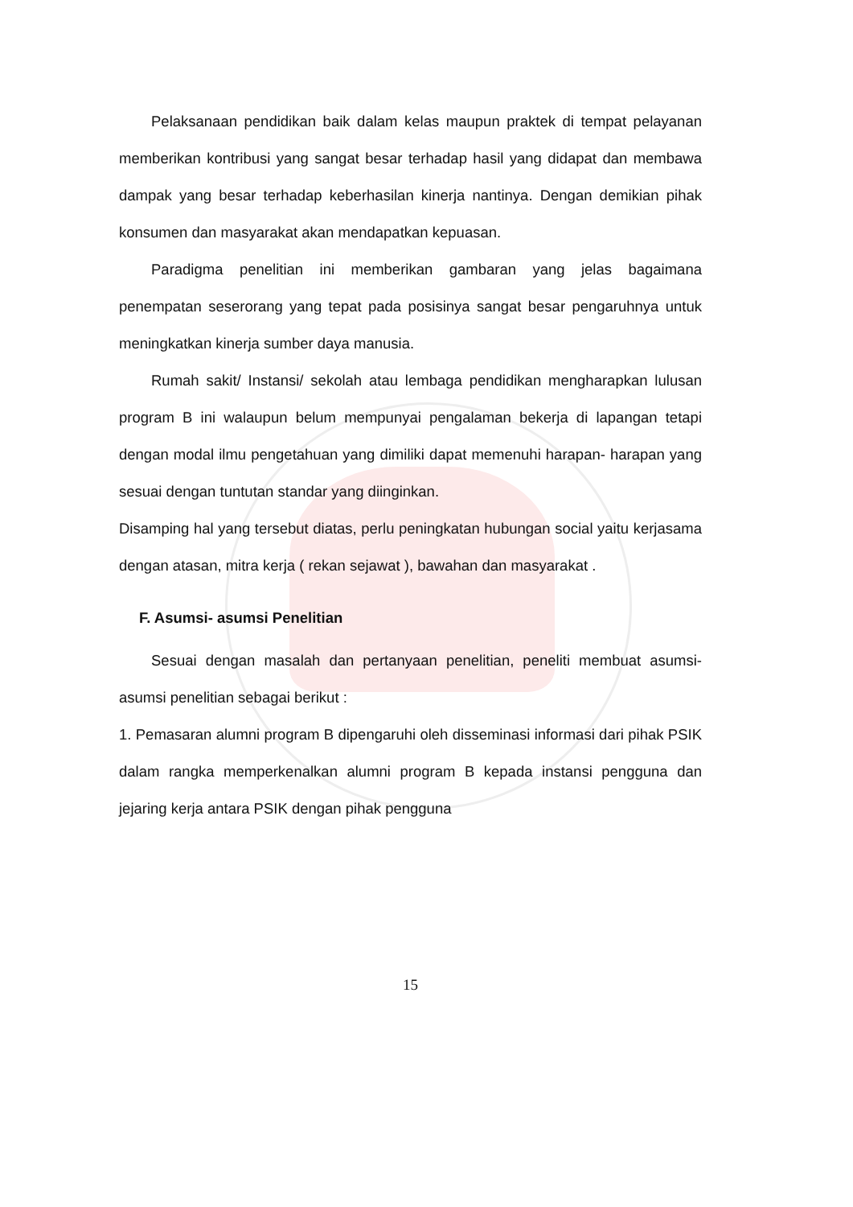Pelaksanaan pendidikan baik dalam kelas maupun praktek di tempat pelayanan memberikan kontribusi yang sangat besar terhadap hasil yang didapat dan membawa dampak yang besar terhadap keberhasilan kinerja nantinya. Dengan demikian pihak konsumen dan masyarakat akan mendapatkan kepuasan.
Paradigma penelitian ini memberikan gambaran yang jelas bagaimana penempatan seserorang yang tepat pada posisinya sangat besar pengaruhnya untuk meningkatkan kinerja sumber daya manusia.
Rumah sakit/ Instansi/ sekolah atau lembaga pendidikan mengharapkan lulusan program B ini walaupun belum mempunyai pengalaman bekerja di lapangan tetapi dengan modal ilmu pengetahuan yang dimiliki dapat memenuhi harapan- harapan yang sesuai dengan tuntutan standar yang diinginkan.
Disamping hal yang tersebut diatas, perlu peningkatan hubungan social yaitu kerjasama dengan atasan, mitra kerja ( rekan sejawat ), bawahan dan masyarakat .
F. Asumsi- asumsi Penelitian
Sesuai dengan masalah dan pertanyaan penelitian, peneliti membuat asumsi- asumsi penelitian sebagai berikut :
1. Pemasaran alumni program B dipengaruhi oleh disseminasi informasi dari pihak PSIK dalam rangka memperkenalkan alumni program B kepada instansi pengguna dan jejaring kerja antara PSIK dengan pihak pengguna
15